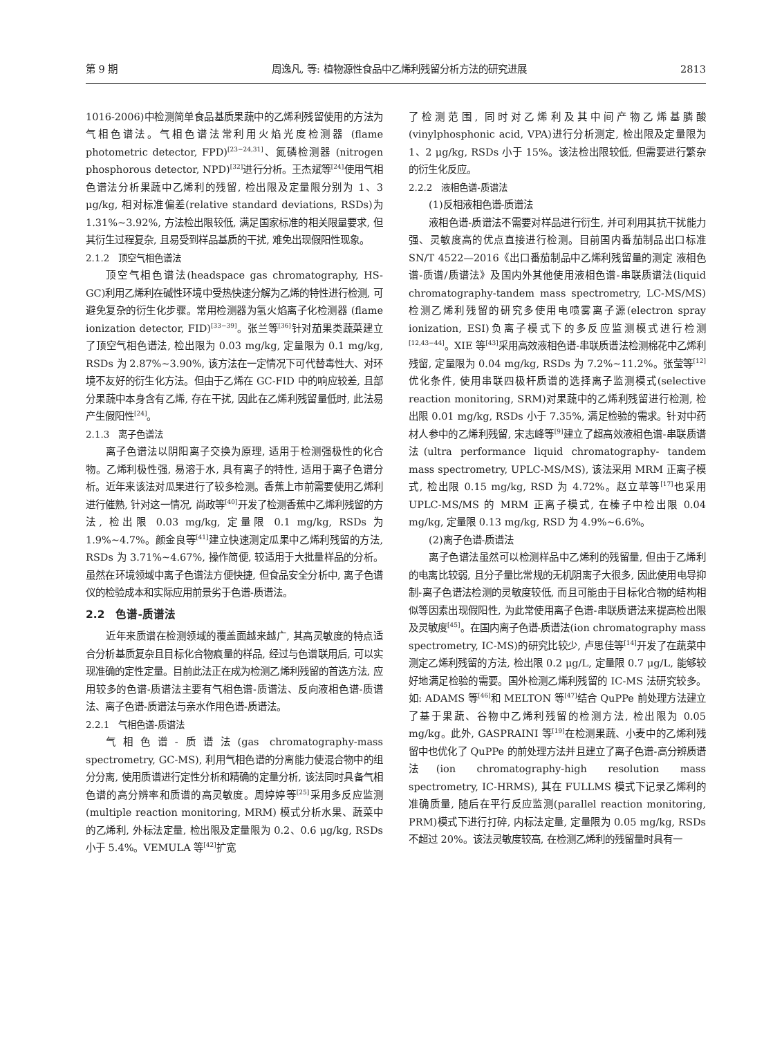第 9 期 周逸凡, 等: 植物源性食品中乙烯利残留分析方法的研究进展 2813
1016-2006)中检测简单食品基质果蔬中的乙烯利残留使用的方法为气相色谱法。气相色谱法常利用火焰光度检测器 (flame photometric detector, FPD)<sup>[23−24,31]</sup>、氮磷检测器 (nitrogen phosphorous detector, NPD)<sup>[32]</sup>进行分析。王杰斌等<sup>[24]</sup>使用气相色谱法分析果蔬中乙烯利的残留, 检出限及定量限分别为 1、3 μg/kg, 相对标准偏差(relative standard deviations, RSDs)为 1.31%~3.92%, 方法检出限较低, 满足国家标准的相关限量要求, 但其衍生过程复杂, 且易受到样品基质的干扰, 难免出现假阳性现象。
2.1.2　顶空气相色谱法
顶空气相色谱法(headspace gas chromatography, HS-GC)利用乙烯利在碱性环境中受热快速分解为乙烯的特性进行检测, 可避免复杂的衍生化步骤。常用检测器为氢火焰离子化检测器 (flame ionization detector, FID)<sup>[33−39]</sup>。张兰等<sup>[36]</sup>针对茄果类蔬菜建立了顶空气相色谱法, 检出限为 0.03 mg/kg, 定量限为 0.1 mg/kg, RSDs 为 2.87%~3.90%, 该方法在一定情况下可代替毒性大、对环境不友好的衍生化方法。但由于乙烯在 GC-FID 中的响应较差, 且部分果蔬中本身含有乙烯, 存在干扰, 因此在乙烯利残留量低时, 此法易产生假阳性<sup>[24]</sup>。
2.1.3　离子色谱法
离子色谱法以阴阳离子交换为原理, 适用于检测强极性的化合物。乙烯利极性强, 易溶于水, 具有离子的特性, 适用于离子色谱分析。近年来该法对瓜果进行了较多检测。香蕉上市前需要使用乙烯利进行催熟, 针对这一情况, 尚政等<sup>[40]</sup>开发了检测香蕉中乙烯利残留的方法, 检出限 0.03 mg/kg, 定量限 0.1 mg/kg, RSDs 为 1.9%~4.7%。颜金良等<sup>[41]</sup>建立快速测定瓜果中乙烯利残留的方法, RSDs 为 3.71%~4.67%, 操作简便, 较适用于大批量样品的分析。虽然在环境领域中离子色谱法方便快捷, 但食品安全分析中, 离子色谱仪的检验成本和实际应用前景劣于色谱-质谱法。
2.2　色谱-质谱法
近年来质谱在检测领域的覆盖面越来越广, 其高灵敏度的特点适合分析基质复杂且目标化合物痕量的样品, 经过与色谱联用后, 可以实现准确的定性定量。目前此法正在成为检测乙烯利残留的首选方法, 应用较多的色谱-质谱法主要有气相色谱-质谱法、反向液相色谱-质谱法、离子色谱-质谱法与亲水作用色谱-质谱法。
2.2.1　气相色谱-质谱法
气相色谱-质谱法(gas chromatography-mass spectrometry, GC-MS), 利用气相色谱的分离能力使混合物中的组分分离, 使用质谱进行定性分析和精确的定量分析, 该法同时具备气相色谱的高分辨率和质谱的高灵敏度。周婷婷等<sup>[25]</sup>采用多反应监测(multiple reaction monitoring, MRM) 模式分析水果、蔬菜中的乙烯利, 外标法定量, 检出限及定量限为 0.2、0.6 μg/kg, RSDs 小于 5.4%。VEMULA 等<sup>[42]</sup>扩宽
了检测范围, 同时对乙烯利及其中间产物乙烯基膦酸 (vinylphosphonic acid, VPA)进行分析测定, 检出限及定量限为 1、2 μg/kg, RSDs 小于 15%。该法检出限较低, 但需要进行繁杂的衍生化反应。
2.2.2　液相色谱-质谱法
(1)反相液相色谱-质谱法
液相色谱-质谱法不需要对样品进行衍生, 并可利用其抗干扰能力强、灵敏度高的优点直接进行检测。目前国内番茄制品出口标准 SN/T 4522—2016《出口番茄制品中乙烯利残留量的测定 液相色谱-质谱/质谱法》及国内外其他使用液相色谱-串联质谱法(liquid chromatography-tandem mass spectrometry, LC-MS/MS)检测乙烯利残留的研究多使用电喷雾离子源(electron spray ionization, ESI)负离子模式下的多反应监测模式进行检测<sup>[12,43−44]</sup>。XIE 等<sup>[43]</sup>采用高效液相色谱-串联质谱法检测棉花中乙烯利残留, 定量限为 0.04 mg/kg, RSDs 为 7.2%~11.2%。张莹等<sup>[12]</sup>优化条件, 使用串联四极杆质谱的选择离子监测模式(selective reaction monitoring, SRM)对果蔬中的乙烯利残留进行检测, 检出限 0.01 mg/kg, RSDs 小于 7.35%, 满足检验的需求。针对中药材人参中的乙烯利残留, 宋志峰等<sup>[9]</sup>建立了超高效液相色谱-串联质谱法(ultra performance liquid chromatography- tandem mass spectrometry, UPLC-MS/MS), 该法采用 MRM 正离子模式, 检出限 0.15 mg/kg, RSD 为 4.72%。赵立苹等<sup>[17]</sup>也采用 UPLC-MS/MS 的 MRM 正离子模式, 在榛子中检出限 0.04 mg/kg, 定量限 0.13 mg/kg, RSD 为 4.9%~6.6%。
(2)离子色谱-质谱法
离子色谱法虽然可以检测样品中乙烯利的残留量, 但由于乙烯利的电离比较弱, 且分子量比常规的无机阴离子大很多, 因此使用电导抑制-离子色谱法检测的灵敏度较低, 而且可能由于目标化合物的结构相似等因素出现假阳性, 为此常使用离子色谱-串联质谱法来提高检出限及灵敏度<sup>[45]</sup>。在国内离子色谱-质谱法(ion chromatography mass spectrometry, IC-MS)的研究比较少, 卢思佳等<sup>[14]</sup>开发了在蔬菜中测定乙烯利残留的方法, 检出限 0.2 μg/L, 定量限 0.7 μg/L, 能够较好地满足检验的需要。国外检测乙烯利残留的 IC-MS 法研究较多。如: ADAMS 等<sup>[46]</sup>和 MELTON 等<sup>[47]</sup>结合 QuPPe 前处理方法建立了基于果蔬、谷物中乙烯利残留的检测方法, 检出限为 0.05 mg/kg。此外, GASPRAINI 等<sup>[19]</sup>在检测果蔬、小麦中的乙烯利残留中也优化了 QuPPe 的前处理方法并且建立了离子色谱-高分辨质谱法(ion chromatography-high resolution mass spectrometry, IC-HRMS), 其在 FULLMS 模式下记录乙烯利的准确质量, 随后在平行反应监测(parallel reaction monitoring, PRM)模式下进行打碎, 内标法定量, 定量限为 0.05 mg/kg, RSDs 不超过 20%。该法灵敏度较高, 在检测乙烯利的残留量时具有一